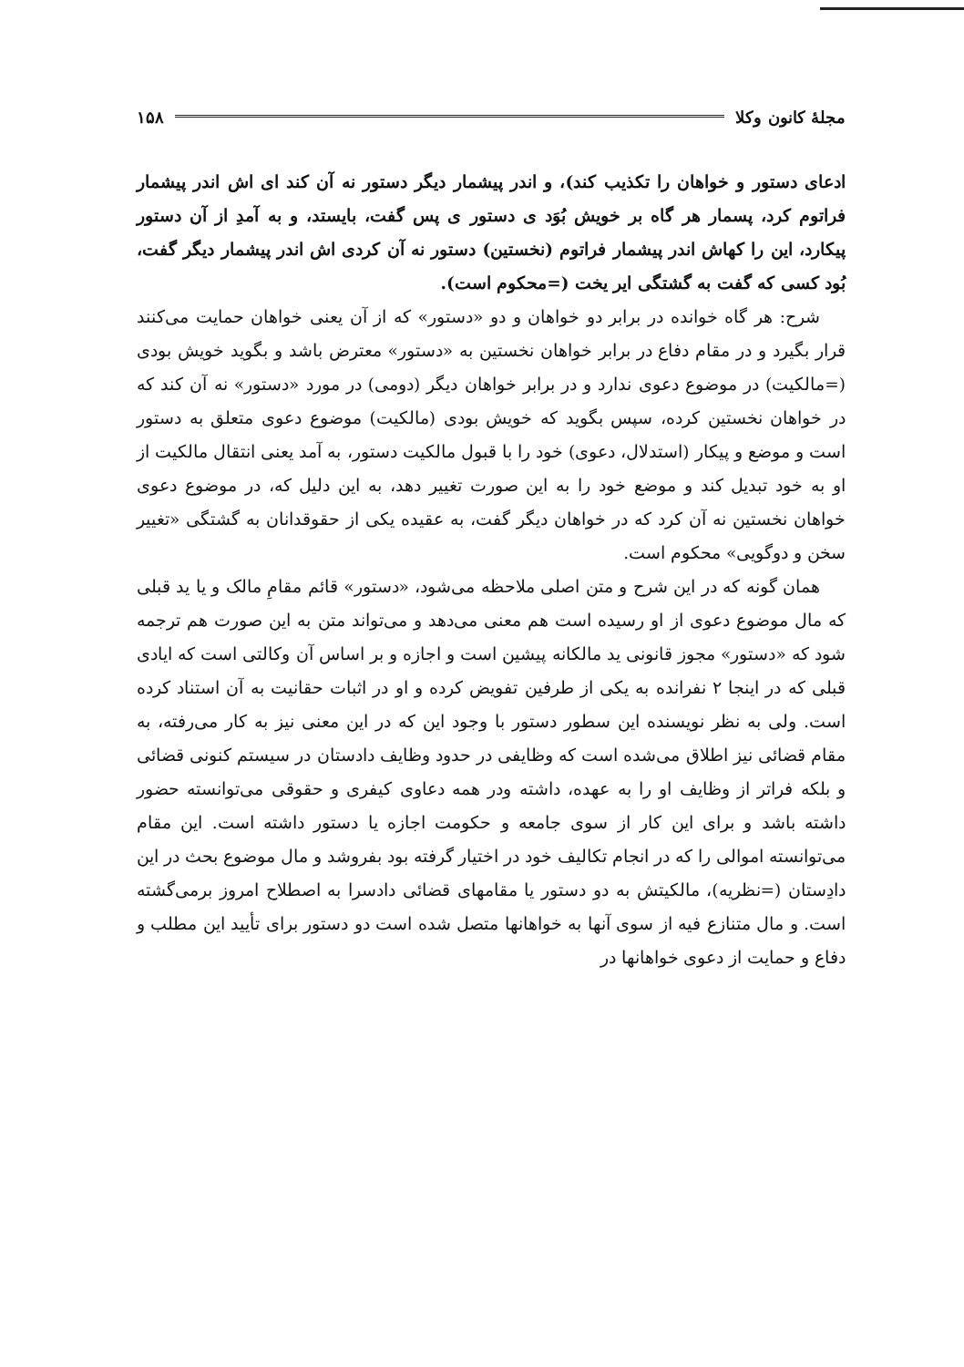مجلهٔ کانون وکلا ۱۵۸
ادعای دستور و خواهان را تکذیب کند)، و اندر پیشمار دیگر دستور نه آن کند ای اش اندر پیشمار فراتوم کرد، پسمار هر گاه بر خویش بُوَد ی دستور ی پس گفت، بایستد، و به آمدِ از آن دستور پیکارد، این را کهاش اندر پیشمار فراتوم (نخستین) دستور نه آن کردی اش اندر پیشمار دیگر گفت، بُود کسی که گفت به گشتگی ایر یخت (=محکوم است).
شرح: هر گاه خوانده در برابر دو خواهان و دو «دستور» که از آن یعنی خواهان حمایت می‌کنند قرار بگیرد و در مقام دفاع در برابر خواهان نخستین به «دستور» معترض باشد و بگوید خویش بودی (=مالکیت) در موضوع دعوی ندارد و در برابر خواهان دیگر (دومی) در مورد «دستور» نه آن کند که در خواهان نخستین کرده، سپس بگوید که خویش بودی (مالکیت) موضوع دعوی متعلق به دستور است و موضع و پیکار (استدلال، دعوی) خود را با قبول مالکیت دستور، به آمد یعنی انتقال مالکیت از او به خود تبدیل کند و موضع خود را به این صورت تغییر دهد، به این دلیل که، در موضوع دعوی خواهان نخستین نه آن کرد که در خواهان دیگر گفت، به عقیده یکی از حقوقدانان به گشتگی «تغییر سخن و دوگویی» محکوم است.
همان گونه که در این شرح و متن اصلی ملاحظه می‌شود، «دستور» قائم مقامِ مالک و یا ید قبلی که مال موضوع دعوی از او رسیده است هم معنی می‌دهد و می‌تواند متن به این صورت هم ترجمه شود که «دستور» مجوز قانونی ید مالکانه پیشین است و اجازه و بر اساس آن وکالتی است که ایادی قبلی که در اینجا ۲ نفرانده به یکی از طرفین تفویض کرده و او در اثبات حقانیت به آن استناد کرده است. ولی به نظر نویسنده این سطور دستور با وجود این که در این معنی نیز به کار می‌رفته، به مقام قضائی نیز اطلاق می‌شده است که وظایفی در حدود وظایف دادستان در سیستم کنونی قضائی و بلکه فراتر از وظایف او را به عهده، داشته ودر همه دعاوی کیفری و حقوقی می‌توانسته حضور داشته باشد و برای این کار از سوی جامعه و حکومت اجازه یا دستور داشته است. این مقام می‌توانسته اموالی را که در انجام تکالیف خود در اختیار گرفته بود بفروشد و مال موضوع بحث در این دادِستان (=نظریه)، مالکیتش به دو دستور یا مقامهای قضائی دادسرا به اصطلاح امروز برمی‌گشته است. و مال متنازع فیه از سوی آنها به خواهانها متصل شده است دو دستور برای تأیید این مطلب و دفاع و حمایت از دعوی خواهانها در